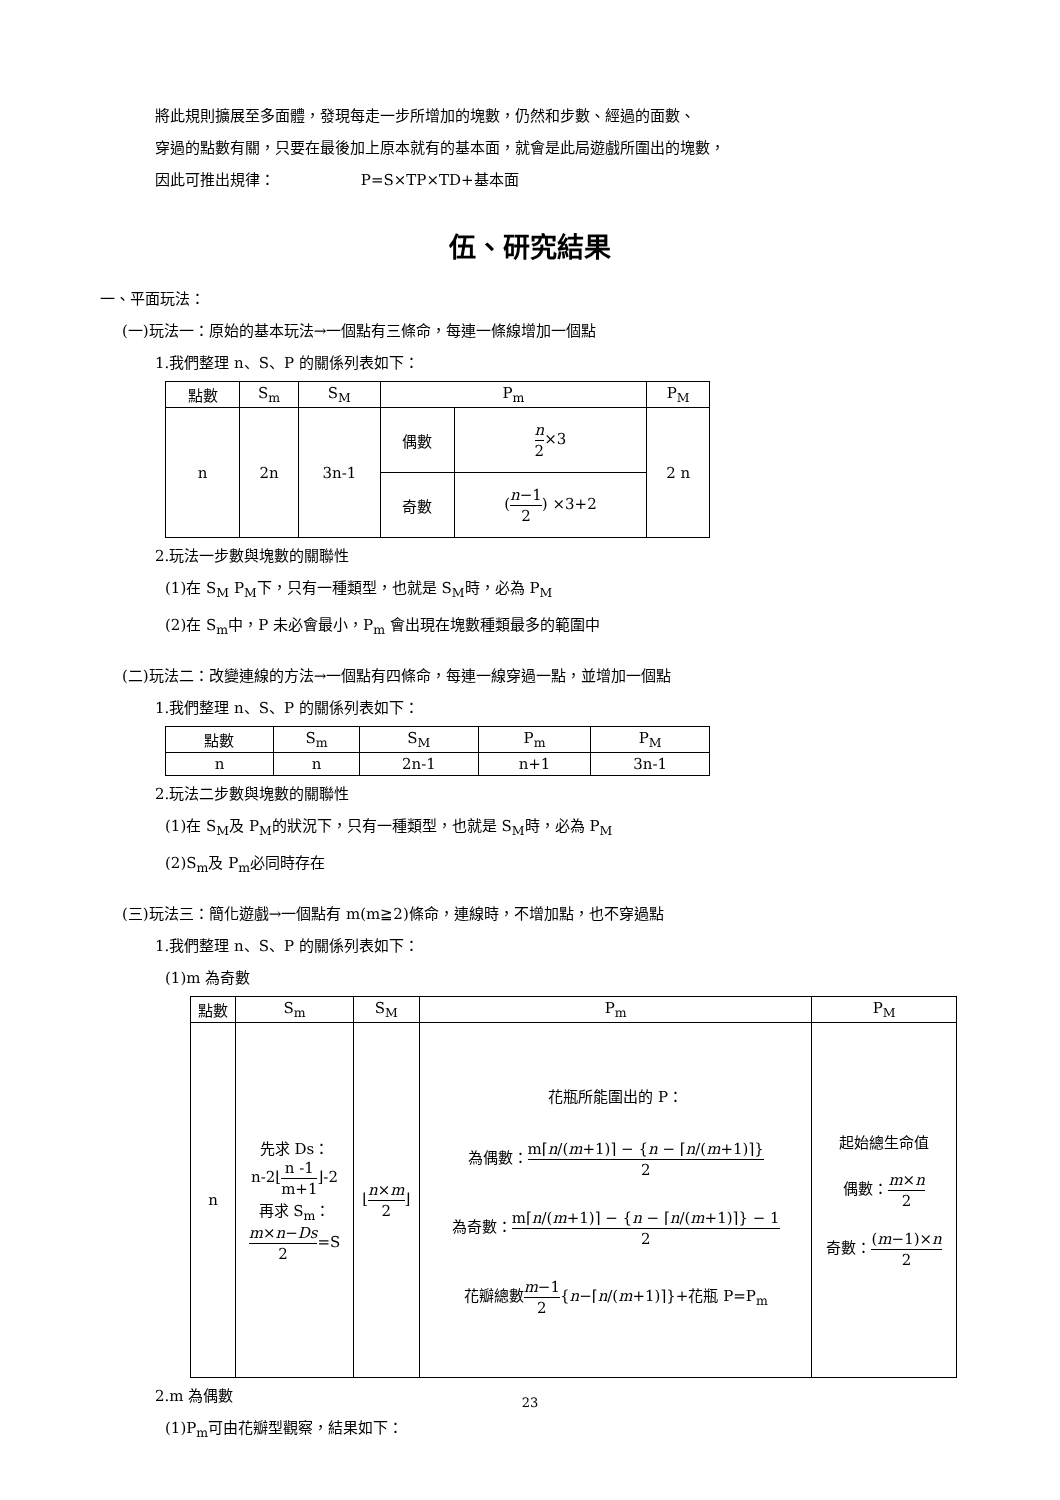將此規則擴展至多面體，發現每走一步所增加的塊數，仍然和步數、經過的面數、
穿過的點數有關，只要在最後加上原本就有的基本面，就會是此局遊戲所圍出的塊數，
因此可推出規律： P=S×TP×TD+基本面
伍、研究結果
一、平面玩法：
(一)玩法一：原始的基本玩法→一個點有三條命，每連一條線增加一個點
1.我們整理 n、S、P 的關係列表如下：
| 點數 | S<sub>m</sub> | S<sub>M</sub> | P<sub>m</sub> | | P<sub>M</sub> |
| --- | --- | --- | --- | --- | --- |
| n | 2n | 3n-1 | 偶數 | n 2 ×3 | 2 n |
| | | | 奇數 | ( n −1 2 ) ×3+2 | |
2.玩法一步數與塊數的關聯性
(1)在 S<sub>M</sub> P<sub>M</sub>下，只有一種類型，也就是 S<sub>M</sub>時，必為 P<sub>M</sub>
(2)在 S<sub>m</sub>中，P 未必會最小，P<sub>m</sub> 會出現在塊數種類最多的範圍中
(二)玩法二：改變連線的方法→一個點有四條命，每連一線穿過一點，並增加一個點
1.我們整理 n、S、P 的關係列表如下：
| 點數 | S<sub>m</sub> | S<sub>M</sub> | P<sub>m</sub> | P<sub>M</sub> |
| --- | --- | --- | --- | --- |
| n | n | 2n-1 | n+1 | 3n-1 |
2.玩法二步數與塊數的關聯性
(1)在 S<sub>M</sub>及 P<sub>M</sub>的狀況下，只有一種類型，也就是 S<sub>M</sub>時，必為 P<sub>M</sub>
(2)S<sub>m</sub>及 P<sub>m</sub>必同時存在
(三)玩法三：簡化遊戲→一個點有 m(m≧2)條命，連線時，不增加點，也不穿過點
1.我們整理 n、S、P 的關係列表如下：
(1)m 為奇數
| 點數 | S<sub>m</sub> | S<sub>M</sub> | P<sub>m</sub> | P<sub>M</sub> |
| --- | --- | --- | --- | --- |
| n | 先求 Ds： n-2⌊ n -1 m+1 ⌋-2 再求 S<sub>m</sub>： m × n − Ds 2 =S | ⌊ n × m 2 ⌋ | 花瓶所能圍出的 P： 為偶數： m⌈ n /( m +1)⌉ − { n − ⌈ n /( m +1)⌉} 2 為奇數： m⌈ n /( m +1)⌉ − { n − ⌈ n /( m +1)⌉} − 1 2 花瓣總數 m −1 2 { n −⌈ n /( m +1)⌉}+花瓶 P=P<sub>m</sub> | 起始總生命值 偶數： m × n 2 奇數： ( m −1)× n 2 |
2.m 為偶數
(1)P<sub>m</sub>可由花瓣型觀察，結果如下：
23